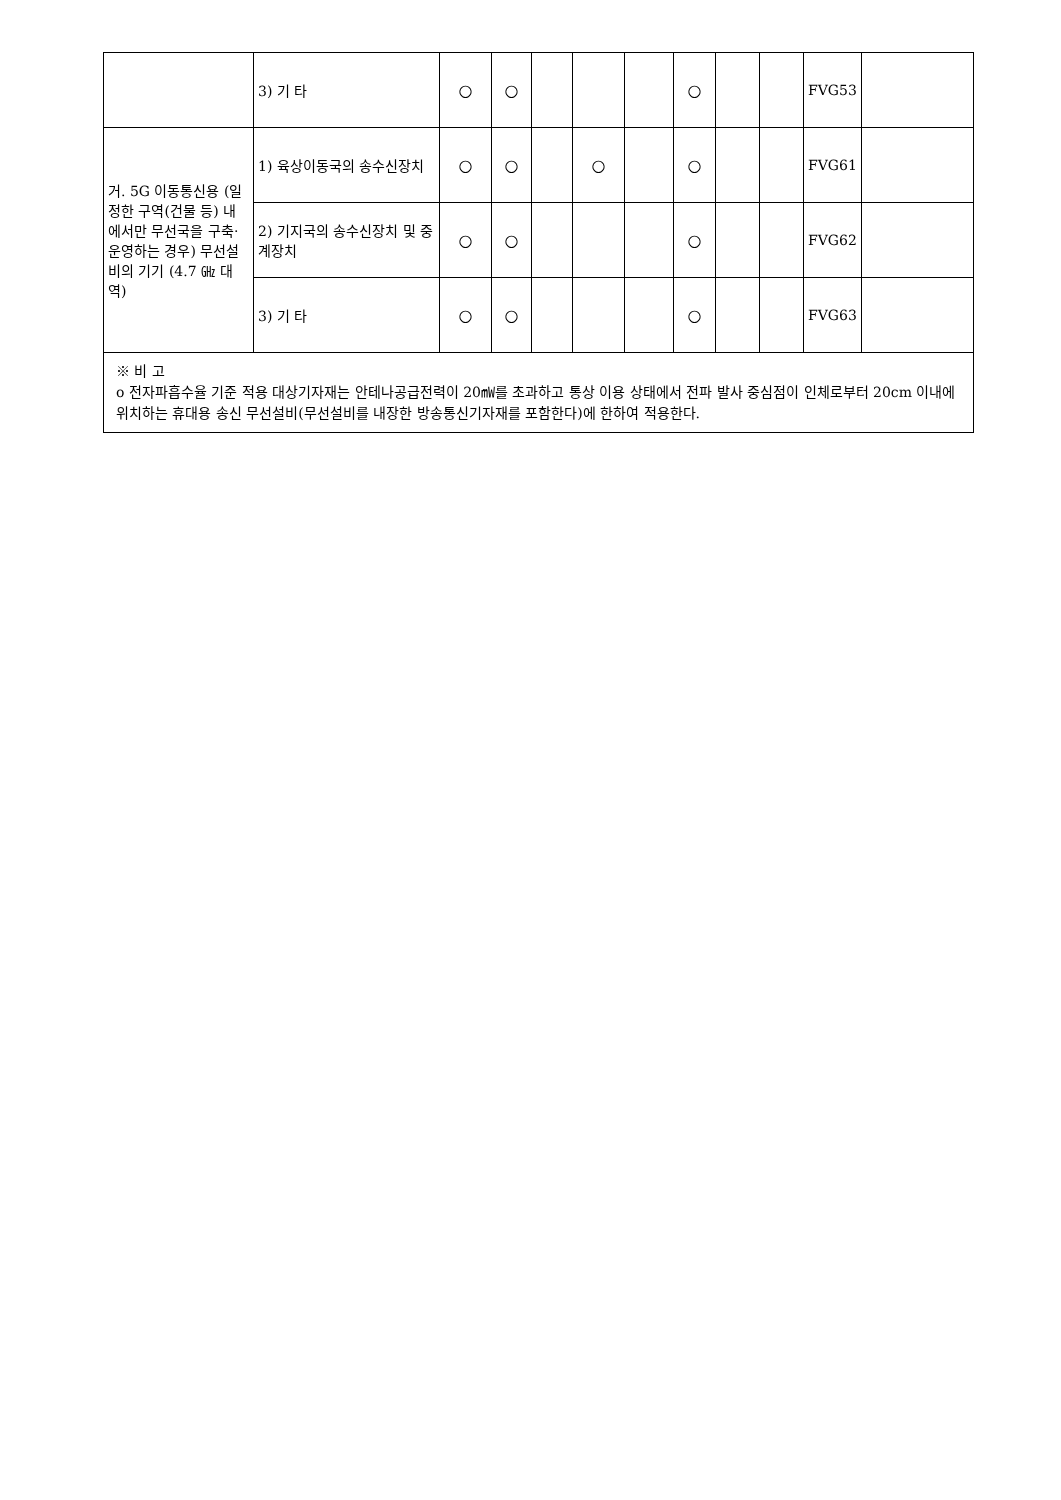| | 3) 기 타 | ○ | ○ | | | | ○ | | | FVG53 | |
| 거. 5G 이동통신용 (일정한 구역(건물 등) 내에서만 무선국을 구축·운영하는 경우) 무선설비의 기기 (4.7 ㎓ 대역) | 1) 육상이동국의 송수신장치 | ○ | ○ | | ○ | | ○ | | | FVG61 | |
| | 2) 기지국의 송수신장치 및 중계장치 | ○ | ○ | | | | ○ | | | FVG62 | |
| | 3) 기 타 | ○ | ○ | | | | ○ | | | FVG63 | |
| ※ 비 고 o 전자파흡수율 기준 적용 대상기자재는 안테나공급전력이 20㎽를 초과하고 통상 이용 상태에서 전파 발사 중심점이 인체로부터 20cm 이내에 위치하는 휴대용 송신 무선설비(무선설비를 내장한 방송통신기자재를 포함한다)에 한하여 적용한다. | | | | | | | | | | | |